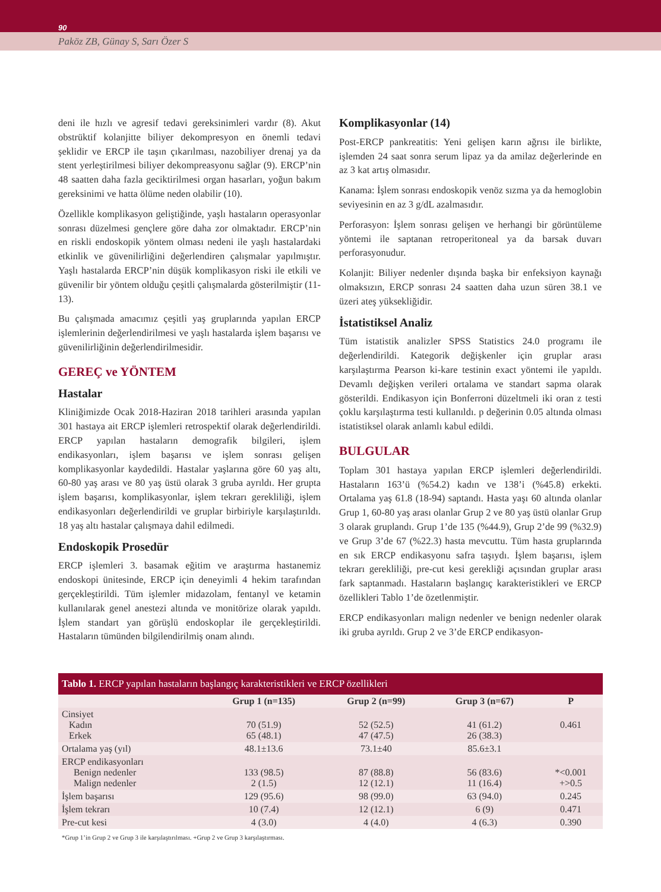90
Paköz ZB, Günay S, Sarı Özer S
deni ile hızlı ve agresif tedavi gereksinimleri vardır (8). Akut obstrüktif kolanjitte biliyer dekompresyon en önemli tedavi şeklidir ve ERCP ile taşın çıkarılması, nazobiliyer drenaj ya da stent yerleştirilmesi biliyer dekompreasyonu sağlar (9). ERCP’nin 48 saatten daha fazla geciktirilmesi organ hasarları, yoğun bakım gereksinimi ve hatta ölüme neden olabilir (10).
Özellikle komplikasyon geliştiğinde, yaşlı hastaların operasyonlar sonrası düzelmesi gençlere göre daha zor olmaktadır. ERCP’nin en riskli endoskopik yöntem olması nedeni ile yaşlı hastalardaki etkinlik ve güvenilirliğini değerlendiren çalışmalar yapılmıştır. Yaşlı hastalarda ERCP’nin düşük komplikasyon riski ile etkili ve güvenilir bir yöntem olduğu çeşitli çalışmalarda gösterilmiştir (11-13).
Bu çalışmada amacımız çeşitli yaş gruplarında yapılan ERCP işlemlerinin değerlendirilmesi ve yaşlı hastalarda işlem başarısı ve güvenilirliğinin değerlendirilmesidir.
GEREÇ ve YÖNTEM
Hastalar
Kliniğimizde Ocak 2018-Haziran 2018 tarihleri arasında yapılan 301 hastaya ait ERCP işlemleri retrospektif olarak değerlendirildi. ERCP yapılan hastaların demografik bilgileri, işlem endikasyonları, işlem başarısı ve işlem sonrası gelişen komplikasyonlar kaydedildi. Hastalar yaşlarına göre 60 yaş altı, 60-80 yaş arası ve 80 yaş üstü olarak 3 gruba ayrıldı. Her grupta işlem başarısı, komplikasyonlar, işlem tekrarı gerekliliği, işlem endikasyonları değerlendirildi ve gruplar birbiriyle karşılaştırıldı. 18 yaş altı hastalar çalışmaya dahil edilmedi.
Endoskopik Prosedür
ERCP işlemleri 3. basamak eğitim ve araştırma hastanemiz endoskopi ünitesinde, ERCP için deneyimli 4 hekim tarafından gerçekleştirildi. Tüm işlemler midazolam, fentanyl ve ketamin kullanılarak genel anestezi altında ve monitörize olarak yapıldı. İşlem standart yan görüşlü endoskoplar ile gerçekleştirildi. Hastaların tümünden bilgilendirilmiş onam alındı.
Komplikasyonlar (14)
Post-ERCP pankreatitis: Yeni gelişen karın ağrısı ile birlikte, işlemden 24 saat sonra serum lipaz ya da amilaz değerlerinde en az 3 kat artış olmasıdır.
Kanama: İşlem sonrası endoskopik venöz sızma ya da hemoglobin seviyesinin en az 3 g/dL azalmasıdır.
Perforasyon: İşlem sonrası gelişen ve herhangi bir görüntüleme yöntemi ile saptanan retroperitoneal ya da barsak duvarı perforasyonudur.
Kolanjit: Biliyer nedenler dışında başka bir enfeksiyon kaynağı olmaksızın, ERCP sonrası 24 saatten daha uzun süren 38.1 ve üzeri ateş yüksekliğidir.
İstatistiksel Analiz
Tüm istatistik analizler SPSS Statistics 24.0 programı ile değerlendirildi. Kategorik değişkenler için gruplar arası karşılaştırma Pearson ki-kare testinin exact yöntemi ile yapıldı. Devamlı değişken verileri ortalama ve standart sapma olarak gösterildi. Endikasyon için Bonferroni düzeltmeli iki oran z testi çoklu karşılaştırma testi kullanıldı. p değerinin 0.05 altında olması istatistiksel olarak anlamlı kabul edildi.
BULGULAR
Toplam 301 hastaya yapılan ERCP işlemleri değerlendirildi. Hastaların 163’ü (%54.2) kadın ve 138’i (%45.8) erkekti. Ortalama yaş 61.8 (18-94) saptandı. Hasta yaşı 60 altında olanlar Grup 1, 60-80 yaş arası olanlar Grup 2 ve 80 yaş üstü olanlar Grup 3 olarak gruplandı. Grup 1’de 135 (%44.9), Grup 2’de 99 (%32.9) ve Grup 3’de 67 (%22.3) hasta mevcuttu. Tüm hasta gruplarında en sık ERCP endikasyonu safra taşıydı. İşlem başarısı, işlem tekrarı gerekliliği, pre-cut kesi gerekliği açısından gruplar arası fark saptanmadı. Hastaların başlangıç karakteristikleri ve ERCP özellikleri Tablo 1’de özetlenmiştir.
ERCP endikasyonları malign nedenler ve benign nedenler olarak iki gruba ayrıldı. Grup 2 ve 3’de ERCP endikasyon-
Tablo 1. ERCP yapılan hastaların başlangıç karakteristikleri ve ERCP özellikleri
| | Grup 1 (n=135) | Grup 2 (n=99) | Grup 3 (n=67) | P |
| --- | --- | --- | --- | --- |
| Cinsiyet Kadın Erkek | 70 (51.9) 65 (48.1) | 52 (52.5) 47 (47.5) | 41 (61.2) 26 (38.3) | 0.461 |
| Ortalama yaş (yıl) | 48.1±13.6 | 73.1±40 | 85.6±3.1 | |
| ERCP endikasyonları Benign nedenler Malign nedenler | 133 (98.5) 2 (1.5) | 87 (88.8) 12 (12.1) | 56 (83.6) 11 (16.4) | *<0.001 +>0.5 |
| İşlem başarısı | 129 (95.6) | 98 (99.0) | 63 (94.0) | 0.245 |
| İşlem tekrarı | 10 (7.4) | 12 (12.1) | 6 (9) | 0.471 |
| Pre-cut kesi | 4 (3.0) | 4 (4.0) | 4 (6.3) | 0.390 |
*Grup 1’in Grup 2 ve Grup 3 ile karşılaştırılması. +Grup 2 ve Grup 3 karşılaştırması.